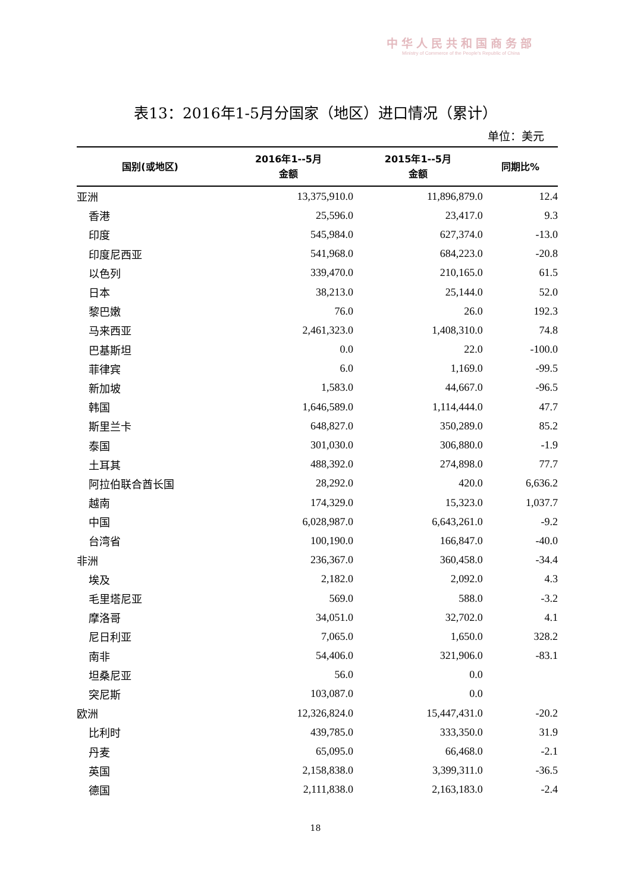中华人民共和国商务部
Ministry of Commerce of the People's Republic of China
表13：2016年1-5月分国家（地区）进口情况（累计）
单位：美元
| 国别(或地区) | 2016年1--5月 金额 | 2015年1--5月 金额 | 同期比% |
| --- | --- | --- | --- |
| 亚洲 | 13,375,910.0 | 11,896,879.0 | 12.4 |
| 香港 | 25,596.0 | 23,417.0 | 9.3 |
| 印度 | 545,984.0 | 627,374.0 | -13.0 |
| 印度尼西亚 | 541,968.0 | 684,223.0 | -20.8 |
| 以色列 | 339,470.0 | 210,165.0 | 61.5 |
| 日本 | 38,213.0 | 25,144.0 | 52.0 |
| 黎巴嫩 | 76.0 | 26.0 | 192.3 |
| 马来西亚 | 2,461,323.0 | 1,408,310.0 | 74.8 |
| 巴基斯坦 | 0.0 | 22.0 | -100.0 |
| 菲律宾 | 6.0 | 1,169.0 | -99.5 |
| 新加坡 | 1,583.0 | 44,667.0 | -96.5 |
| 韩国 | 1,646,589.0 | 1,114,444.0 | 47.7 |
| 斯里兰卡 | 648,827.0 | 350,289.0 | 85.2 |
| 泰国 | 301,030.0 | 306,880.0 | -1.9 |
| 土耳其 | 488,392.0 | 274,898.0 | 77.7 |
| 阿拉伯联合酋长国 | 28,292.0 | 420.0 | 6,636.2 |
| 越南 | 174,329.0 | 15,323.0 | 1,037.7 |
| 中国 | 6,028,987.0 | 6,643,261.0 | -9.2 |
| 台湾省 | 100,190.0 | 166,847.0 | -40.0 |
| 非洲 | 236,367.0 | 360,458.0 | -34.4 |
| 埃及 | 2,182.0 | 2,092.0 | 4.3 |
| 毛里塔尼亚 | 569.0 | 588.0 | -3.2 |
| 摩洛哥 | 34,051.0 | 32,702.0 | 4.1 |
| 尼日利亚 | 7,065.0 | 1,650.0 | 328.2 |
| 南非 | 54,406.0 | 321,906.0 | -83.1 |
| 坦桑尼亚 | 56.0 | 0.0 | |
| 突尼斯 | 103,087.0 | 0.0 | |
| 欧洲 | 12,326,824.0 | 15,447,431.0 | -20.2 |
| 比利时 | 439,785.0 | 333,350.0 | 31.9 |
| 丹麦 | 65,095.0 | 66,468.0 | -2.1 |
| 英国 | 2,158,838.0 | 3,399,311.0 | -36.5 |
| 德国 | 2,111,838.0 | 2,163,183.0 | -2.4 |
18